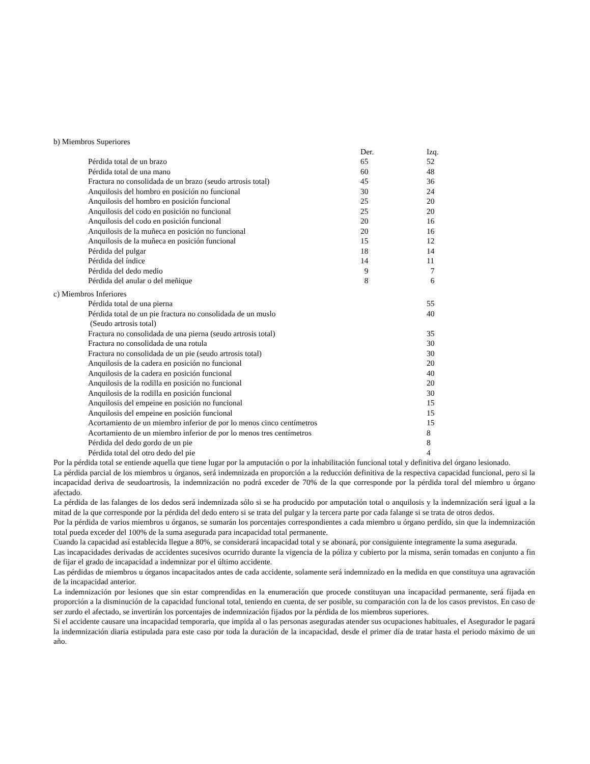b) Miembros Superiores
| | Der. | Izq. |
| Pérdida total de un brazo | 65 | 52 |
| Pérdida total de una mano | 60 | 48 |
| Fractura no consolidada de un brazo (seudo artrosis total) | 45 | 36 |
| Anquilosis del hombro en posición no funcional | 30 | 24 |
| Anquilosis del hombro en posición funcional | 25 | 20 |
| Anquilosis del codo en posición no funcional | 25 | 20 |
| Anquilosis del codo en posición funcional | 20 | 16 |
| Anquilosis de la muñeca en posición no funcional | 20 | 16 |
| Anquilosis de la muñeca en posición funcional | 15 | 12 |
| Pérdida del pulgar | 18 | 14 |
| Pérdida del índice | 14 | 11 |
| Pérdida del dedo medio | 9 | 7 |
| Pérdida del anular o del meñique | 8 | 6 |
c) Miembros Inferiores
| Pérdida total de una pierna | | 55 |
| Pérdida total de un pie fractura no consolidada de un muslo (Seudo artrosis total) | | 40 |
| Fractura no consolidada de una pierna (seudo artrosis total) | | 35 |
| Fractura no consolidada de una rotula | | 30 |
| Fractura no consolidada de un pie (seudo artrosis total) | | 30 |
| Anquilosis de la cadera en posición no funcional | | 20 |
| Anquilosis de la cadera en posición funcional | | 40 |
| Anquilosis de la rodilla en posición no funcional | | 20 |
| Anquilosis de la rodilla en posición funcional | | 30 |
| Anquilosis del empeine en posición no funcional | | 15 |
| Anquilosis del empeine en posición funcional | | 15 |
| Acortamiento de un miembro inferior de por lo menos cinco centímetros | | 15 |
| Acortamiento de un miembro inferior de por lo menos tres centímetros | | 8 |
| Pérdida del dedo gordo de un pie | | 8 |
| Pérdida total del otro dedo del pie | | 4 |
Por la pérdida total se entiende aquella que tiene lugar por la amputación o por la inhabilitación funcional total y definitiva del órgano lesionado.
La pérdida parcial de los miembros u órganos, será indemnizada en proporción a la reducción definitiva de la respectiva capacidad funcional, pero si la incapacidad deriva de seudoartrosis, la indemnización no podrá exceder de 70% de la que corresponde por la pérdida toral del miembro u órgano afectado.
La pérdida de las falanges de los dedos será indemnizada sólo si se ha producido por amputación total o anquilosis y la indemnización será igual a la mitad de la que corresponde por la pérdida del dedo entero si se trata del pulgar y la tercera parte por cada falange si se trata de otros dedos.
Por la pérdida de varios miembros u órganos, se sumarán los porcentajes correspondientes a cada miembro u órgano perdido, sin que la indemnización total pueda exceder del 100% de la suma asegurada para incapacidad total permanente.
Cuando la capacidad así establecida llegue a 80%, se considerará incapacidad total y se abonará, por consiguiente íntegramente la suma asegurada.
Las incapacidades derivadas de accidentes sucesivos ocurrido durante la vigencia de la póliza y cubierto por la misma, serán tomadas en conjunto a fin de fijar el grado de incapacidad a indemnizar por el último accidente.
Las pérdidas de miembros u órganos incapacitados antes de cada accidente, solamente será indemnizado en la medida en que constituya una agravación de la incapacidad anterior.
La indemnización por lesiones que sin estar comprendidas en la enumeración que procede constituyan una incapacidad permanente, será fijada en proporción a la disminución de la capacidad funcional total, teniendo en cuenta, de ser posible, su comparación con la de los casos previstos. En caso de ser zurdo el afectado, se invertirán los porcentajes de indemnización fijados por la pérdida de los miembros superiores.
Si el accidente causare una incapacidad temporaria, que impida al o las personas aseguradas atender sus ocupaciones habituales, el Asegurador le pagará la indemnización diaria estipulada para este caso por toda la duración de la incapacidad, desde el primer día de tratar hasta el periodo máximo de un año.